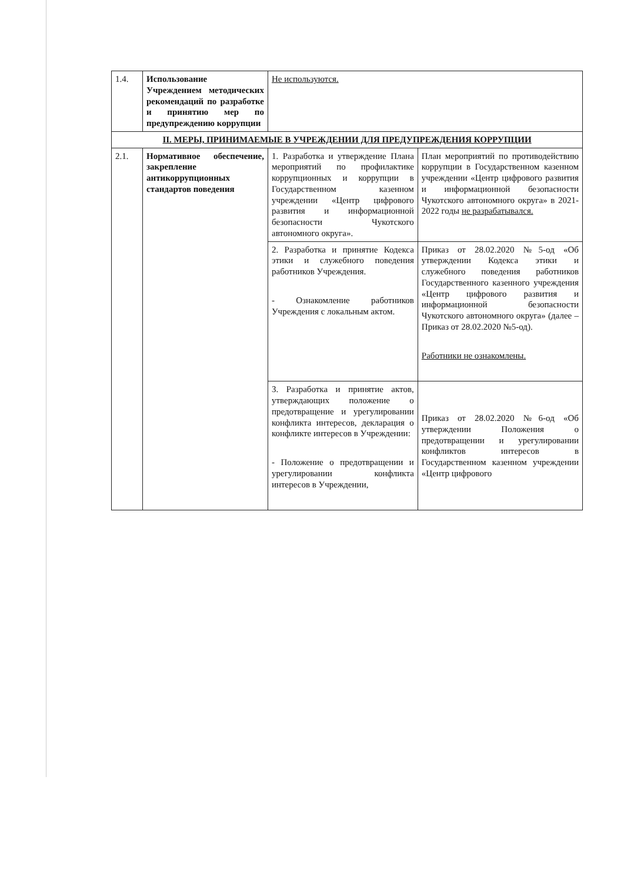| 1.4. | Использование Учреждением методических рекомендаций по разработке и принятию мер по предупреждению коррупции | Не используются. | |
| II. МЕРЫ, ПРИНИМАЕМЫЕ В УЧРЕЖДЕНИИ ДЛЯ ПРЕДУПРЕЖДЕНИЯ КОРРУПЦИИ | | | |
| 2.1. | Нормативное обеспечение, закрепление антикоррупционных стандартов поведения | 1. Разработка и утверждение Плана мероприятий по профилактике коррупционных и коррупции в Государственном казенном учреждении «Центр цифрового развития и информационной безопасности Чукотского автономного округа». | План мероприятий по противодействию коррупции в Государственном казенном учреждении «Центр цифрового развития и информационной безопасности Чукотского автономного округа» в 2021-2022 годы не разрабатывался. |
| | | 2. Разработка и принятие Кодекса этики и служебного поведения работников Учреждения. - Ознакомление работников Учреждения с локальным актом. | Приказ от 28.02.2020 №5-од «Об утверждении Кодекса этики и служебного поведения работников Государственного казенного учреждения «Центр цифрового развития и информационной безопасности Чукотского автономного округа» (далее – Приказ от 28.02.2020 №5-од). Работники не ознакомлены. |
| | | 3. Разработка и принятие актов, утверждающих положение о предотвращение и урегулировании конфликта интересов, декларация о конфликте интересов в Учреждении: - Положение о предотвращении и урегулировании конфликта интересов в Учреждении, | Приказ от 28.02.2020 №6-од «Об утверждении Положения о предотвращении и урегулировании конфликтов интересов в Государственном казенном учреждении «Центр цифрового |